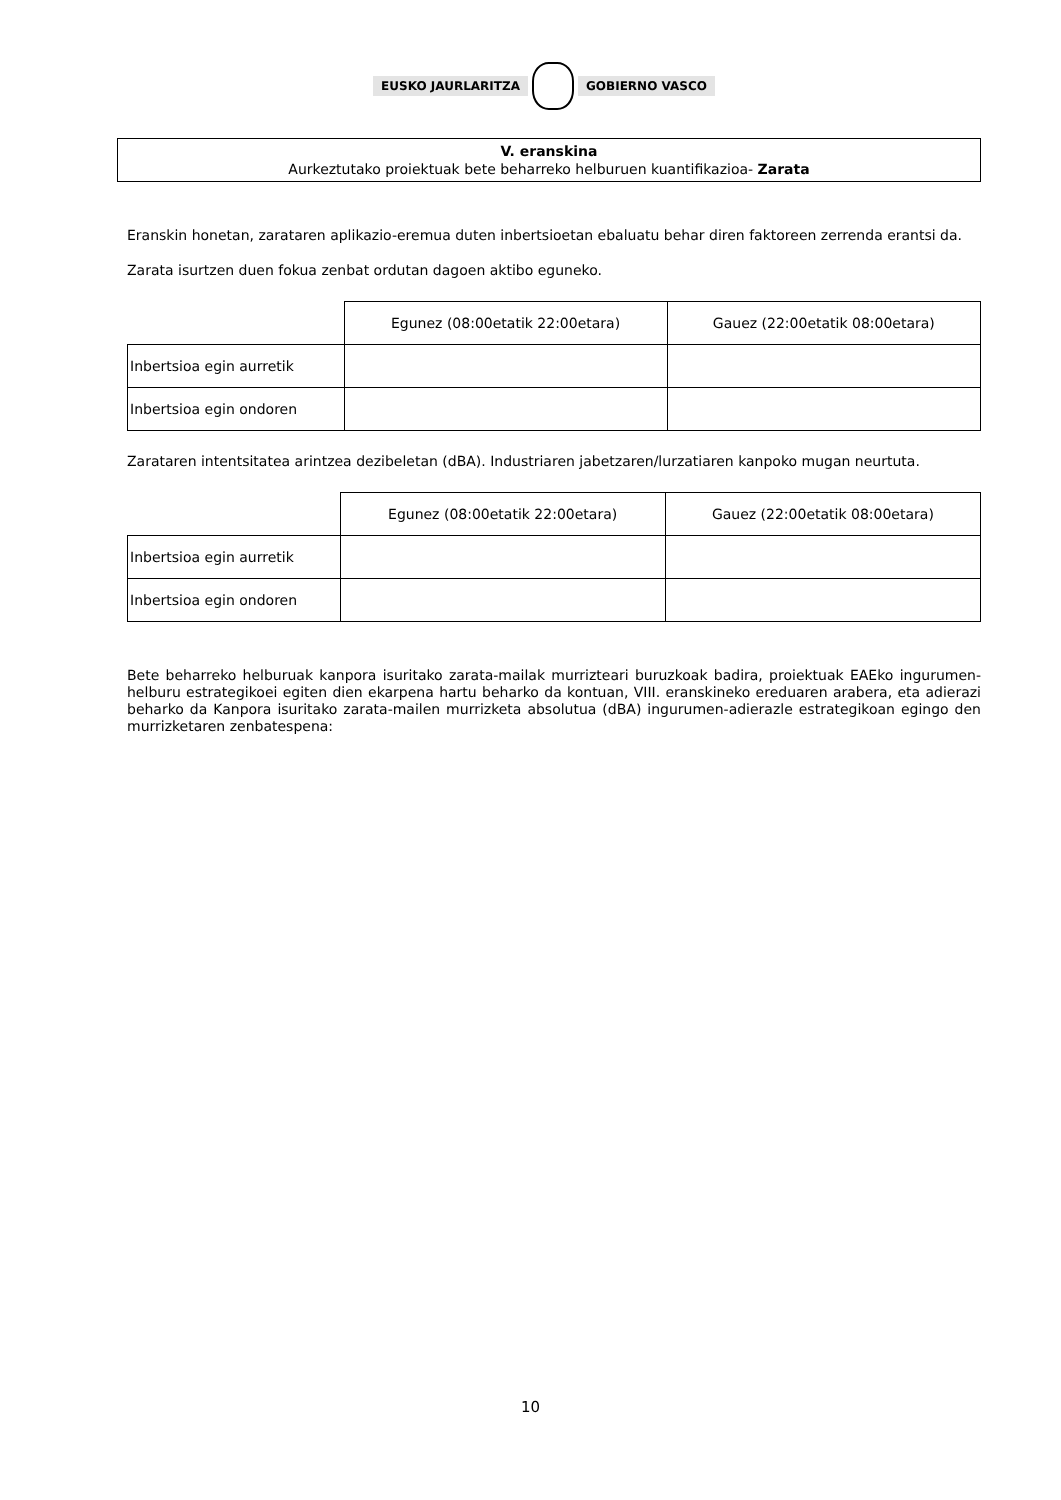EUSKO JAURLARITZA GOBIERNO VASCO
V. eranskina
Aurkeztutako proiektuak bete beharreko helburuen kuantifikazioa- Zarata
Eranskin honetan, zarataren aplikazio-eremua duten inbertsioetan ebaluatu behar diren faktoreen zerrenda erantsi da.
Zarata isurtzen duen fokua zenbat ordutan dagoen aktibo eguneko.
| | Egunez (08:00etatik 22:00etara) | Gauez (22:00etatik 08:00etara) |
| Inbertsioa egin aurretik | | |
| Inbertsioa egin ondoren | | |
Zarataren intentsitatea arintzea dezibeletan (dBA). Industriaren jabetzaren/lurzatiaren kanpoko mugan neurtuta.
| | Egunez (08:00etatik 22:00etara) | Gauez (22:00etatik 08:00etara) |
| Inbertsioa egin aurretik | | |
| Inbertsioa egin ondoren | | |
Bete beharreko helburuak kanpora isuritako zarata-mailak murrizteari buruzkoak badira, proiektuak EAEko ingurumen-helburu estrategikoei egiten dien ekarpena hartu beharko da kontuan, VIII. eranskineko ereduaren arabera, eta adierazi beharko da Kanpora isuritako zarata-mailen murrizketa absolutua (dBA) ingurumen-adierazle estrategikoan egingo den murrizketaren zenbatespena:
10